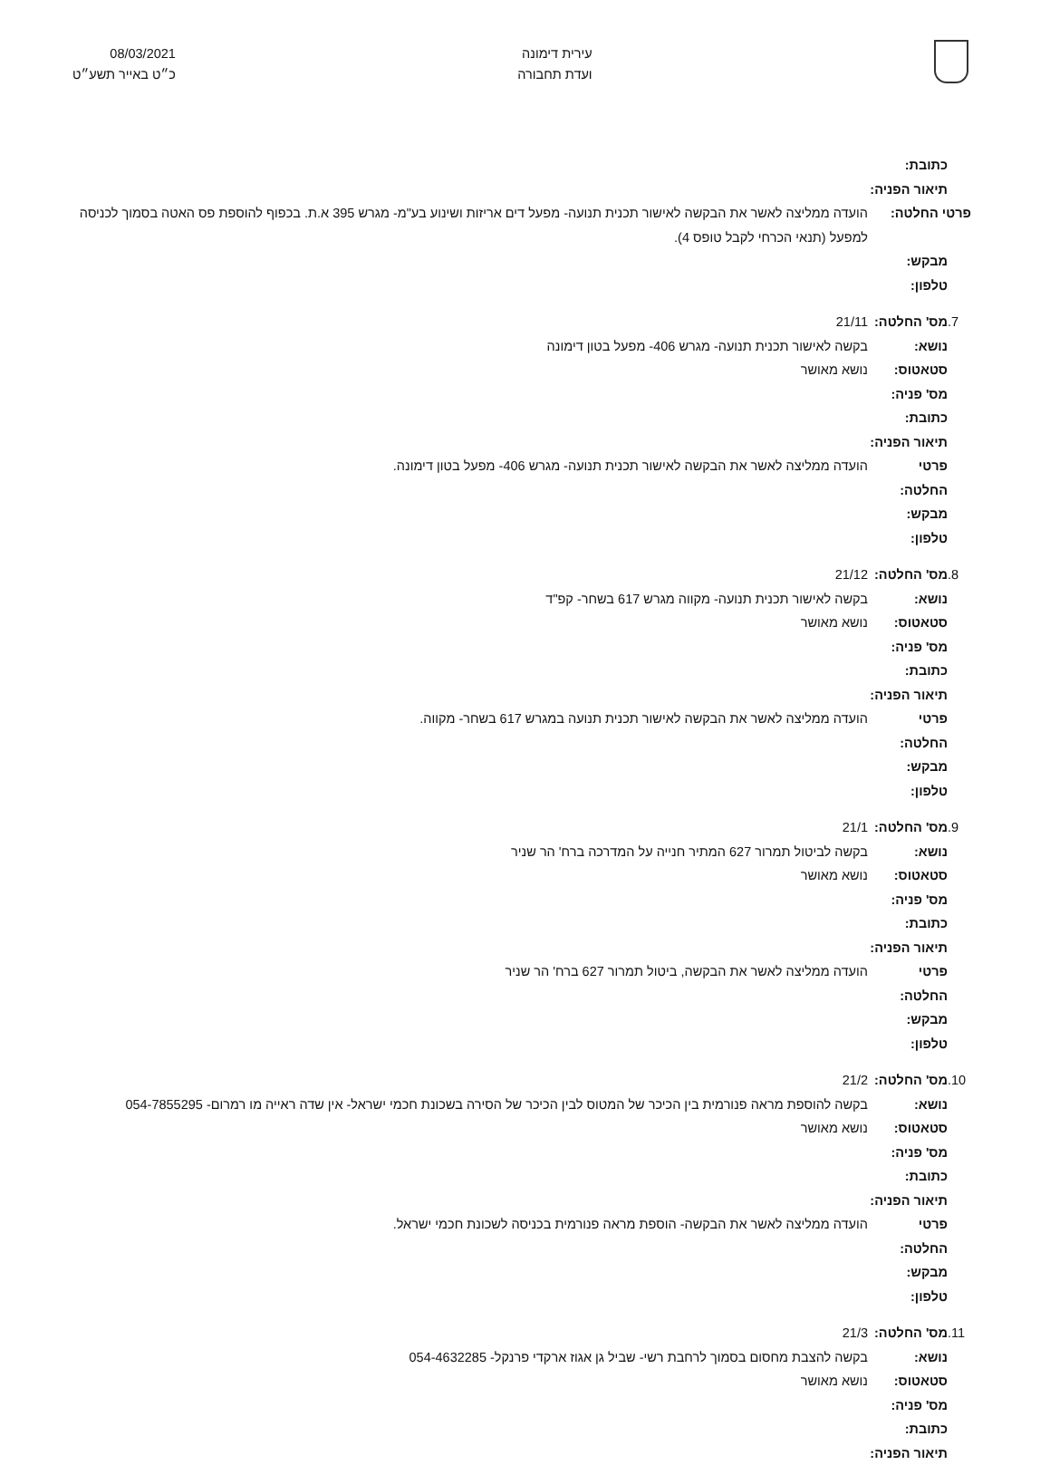עירית דימונה
ועדת תחבורה
08/03/2021
כ״ט באייר תשע״ט
כתובת:
תיאור הפניה:
פרטי החלטה: הועדה ממליצה לאשר את הבקשה לאישור תכנית תנועה- מפעל דים אריזות ושינוע בע"מ- מגרש 395 א.ת. בכפוף להוספת פס האטה בסמוך לכניסה למפעל (תנאי הכרחי לקבל טופס 4).
מבקש:
טלפון:
7. מס' החלטה: 21/11
נושא: בקשה לאישור תכנית תנועה- מגרש 406- מפעל בטון דימונה
סטאטוס: נושא מאושר
מס' פניה:
כתובת:
תיאור הפניה:
פרטי החלטה: הועדה ממליצה לאשר את הבקשה לאישור תכנית תנועה- מגרש 406- מפעל בטון דימונה.
מבקש:
טלפון:
8. מס' החלטה: 21/12
נושא: בקשה לאישור תכנית תנועה- מקווה מגרש 617 בשחר- קפ"ד
סטאטוס: נושא מאושר
מס' פניה:
כתובת:
תיאור הפניה:
פרטי החלטה: הועדה ממליצה לאשר את הבקשה לאישור תכנית תנועה במגרש 617 בשחר- מקווה.
מבקש:
טלפון:
9. מס' החלטה: 21/1
נושא: בקשה לביטול תמרור 627 המתיר חנייה על המדרכה ברח' הר שניר
סטאטוס: נושא מאושר
מס' פניה:
כתובת:
תיאור הפניה:
פרטי החלטה: הועדה ממליצה לאשר את הבקשה, ביטול תמרור 627 ברח' הר שניר
מבקש:
טלפון:
10. מס' החלטה: 21/2
נושא: בקשה להוספת מראה פנורמית בין הכיכר של המטוס לבין הכיכר של הסירה בשכונת חכמי ישראל- אין שדה ראייה מו רמרום- 054-7855295
סטאטוס: נושא מאושר
מס' פניה:
כתובת:
תיאור הפניה:
פרטי החלטה: הועדה ממליצה לאשר את הבקשה- הוספת מראה פנורמית בכניסה לשכונת חכמי ישראל.
מבקש:
טלפון:
11. מס' החלטה: 21/3
נושא: בקשה להצבת מחסום בסמוך לרחבת רשי- שביל גן אגוז ארקדי פרנקל- 054-4632285
סטאטוס: נושא מאושר
מס' פניה:
כתובת:
תיאור הפניה: